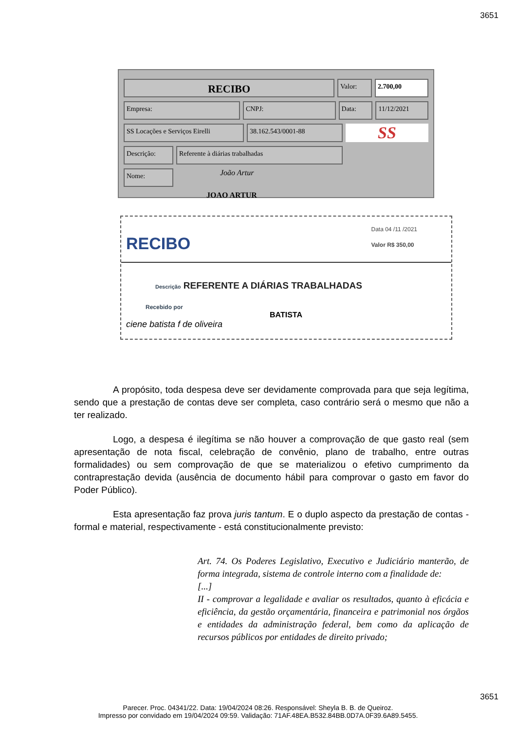3651
RECIBO
Valor: 2.700,00
Empresa: CNPJ: Data: 11/12/2021
SS Locações e Serviços Eirelli
38.162.543/0001-88
SS
Descrição: Referente à diárias trabalhadas
Nome:
João Artur
JOAO ARTUR
RECIBO
Data 04 /11 /2021
Valor R$ 350,00
Descrição REFERENTE A DIÁRIAS TRABALHADAS
Recebido por
BATISTA
ciene batista f de oliveira
A propósito, toda despesa deve ser devidamente comprovada para que seja legítima, sendo que a prestação de contas deve ser completa, caso contrário será o mesmo que não a ter realizado.
Logo, a despesa é ilegítima se não houver a comprovação de que gasto real (sem apresentação de nota fiscal, celebração de convênio, plano de trabalho, entre outras formalidades) ou sem comprovação de que se materializou o efetivo cumprimento da contraprestação devida (ausência de documento hábil para comprovar o gasto em favor do Poder Público).
Esta apresentação faz prova juris tantum. E o duplo aspecto da prestação de contas - formal e material, respectivamente - está constitucionalmente previsto:
Art. 74. Os Poderes Legislativo, Executivo e Judiciário manterão, de forma integrada, sistema de controle interno com a finalidade de:
[...]
II - comprovar a legalidade e avaliar os resultados, quanto à eficácia e eficiência, da gestão orçamentária, financeira e patrimonial nos órgãos e entidades da administração federal, bem como da aplicação de recursos públicos por entidades de direito privado;
3651
Parecer. Proc. 04341/22. Data: 19/04/2024 08:26. Responsável: Sheyla B. B. de Queiroz.
Impresso por convidado em 19/04/2024 09:59. Validação: 71AF.48EA.B532.84BB.0D7A.0F39.6A89.5455.